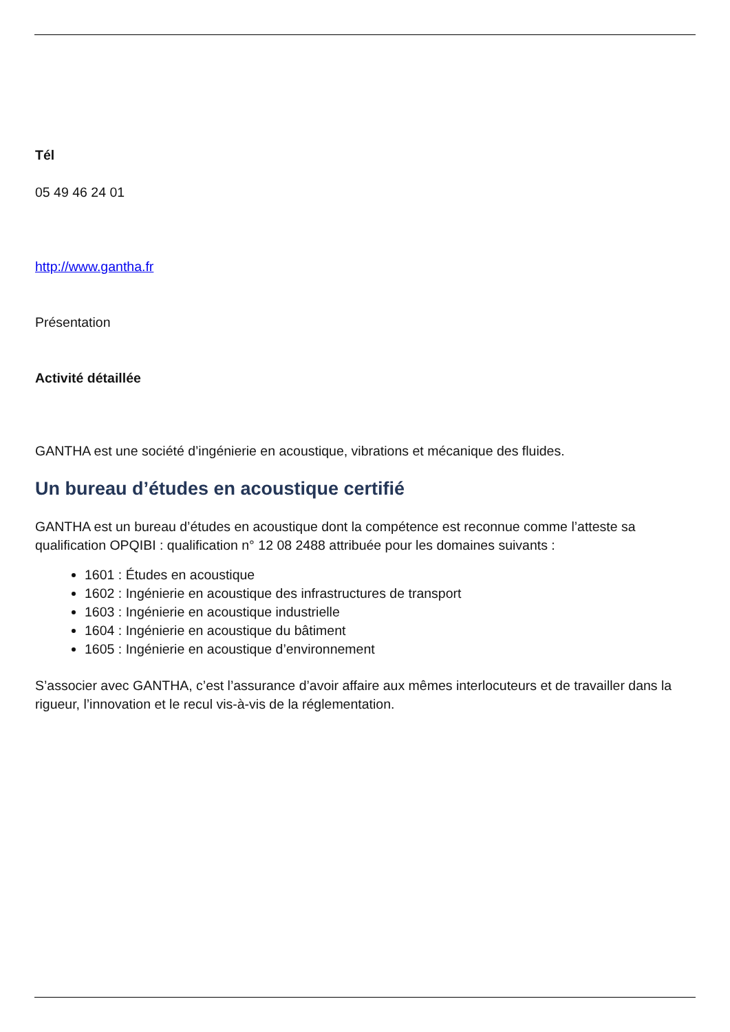Tél
05 49 46 24 01
http://www.gantha.fr
Présentation
Activité détaillée
GANTHA est une société d’ingénierie en acoustique, vibrations et mécanique des fluides.
Un bureau d’études en acoustique certifié
GANTHA est un bureau d’études en acoustique dont la compétence est reconnue comme l’atteste sa qualification OPQIBI : qualification n° 12 08 2488 attribuée pour les domaines suivants :
1601 : Études en acoustique
1602 : Ingénierie en acoustique des infrastructures de transport
1603 : Ingénierie en acoustique industrielle
1604 : Ingénierie en acoustique du bâtiment
1605 : Ingénierie en acoustique d’environnement
S’associer avec GANTHA, c’est l’assurance d’avoir affaire aux mêmes interlocuteurs et de travailler dans la rigueur, l’innovation et le recul vis-à-vis de la réglementation.